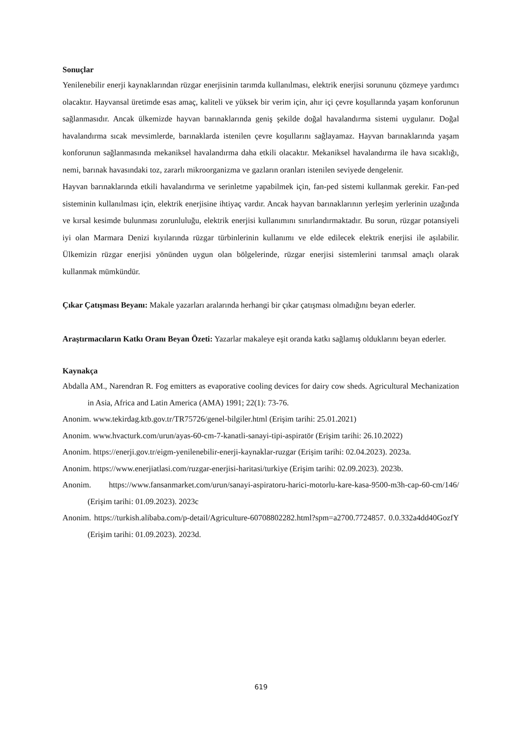Sonuçlar
Yenilenebilir enerji kaynaklarından rüzgar enerjisinin tarımda kullanılması, elektrik enerjisi sorununu çözmeye yardımcı olacaktır. Hayvansal üretimde esas amaç, kaliteli ve yüksek bir verim için, ahır içi çevre koşullarında yaşam konforunun sağlanmasıdır. Ancak ülkemizde hayvan barınaklarında geniş şekilde doğal havalandırma sistemi uygulanır. Doğal havalandırma sıcak mevsimlerde, barınaklarda istenilen çevre koşullarını sağlayamaz. Hayvan barınaklarında yaşam konforunun sağlanmasında mekaniksel havalandırma daha etkili olacaktır. Mekaniksel havalandırma ile hava sıcaklığı, nemi, barınak havasındaki toz, zararlı mikroorganizma ve gazların oranları istenilen seviyede dengelenir.
Hayvan barınaklarında etkili havalandırma ve serinletme yapabilmek için, fan-ped sistemi kullanmak gerekir. Fan-ped sisteminin kullanılması için, elektrik enerjisine ihtiyaç vardır. Ancak hayvan barınaklarının yerleşim yerlerinin uzağında ve kırsal kesimde bulunması zorunluluğu, elektrik enerjisi kullanımını sınırlandırmaktadır. Bu sorun, rüzgar potansiyeli iyi olan Marmara Denizi kıyılarında rüzgar türbinlerinin kullanımı ve elde edilecek elektrik enerjisi ile aşılabilir. Ülkemizin rüzgar enerjisi yönünden uygun olan bölgelerinde, rüzgar enerjisi sistemlerini tarımsal amaçlı olarak kullanmak mümkündür.
Çıkar Çatışması Beyanı: Makale yazarları aralarında herhangi bir çıkar çatışması olmadığını beyan ederler.
Araştırmacıların Katkı Oranı Beyan Özeti: Yazarlar makaleye eşit oranda katkı sağlamış olduklarını beyan ederler.
Kaynakça
Abdalla AM., Narendran R. Fog emitters as evaporative cooling devices for dairy cow sheds. Agricultural Mechanization in Asia, Africa and Latin America (AMA) 1991; 22(1): 73-76.
Anonim. www.tekirdag.ktb.gov.tr/TR75726/genel-bilgiler.html (Erişim tarihi: 25.01.2021)
Anonim. www.hvacturk.com/urun/ayas-60-cm-7-kanatli-sanayi-tipi-aspiratör (Erişim tarihi: 26.10.2022)
Anonim. https://enerji.gov.tr/eigm-yenilenebilir-enerji-kaynaklar-ruzgar (Erişim tarihi: 02.04.2023). 2023a.
Anonim. https://www.enerjiatlasi.com/ruzgar-enerjisi-haritasi/turkiye (Erişim tarihi: 02.09.2023). 2023b.
Anonim. https://www.fansanmarket.com/urun/sanayi-aspiratoru-harici-motorlu-kare-kasa-9500-m3h-cap-60-cm/146/ (Erişim tarihi: 01.09.2023). 2023c
Anonim. https://turkish.alibaba.com/p-detail/Agriculture-60708802282.html?spm=a2700.7724857. 0.0.332a4dd40GozfY (Erişim tarihi: 01.09.2023). 2023d.
619